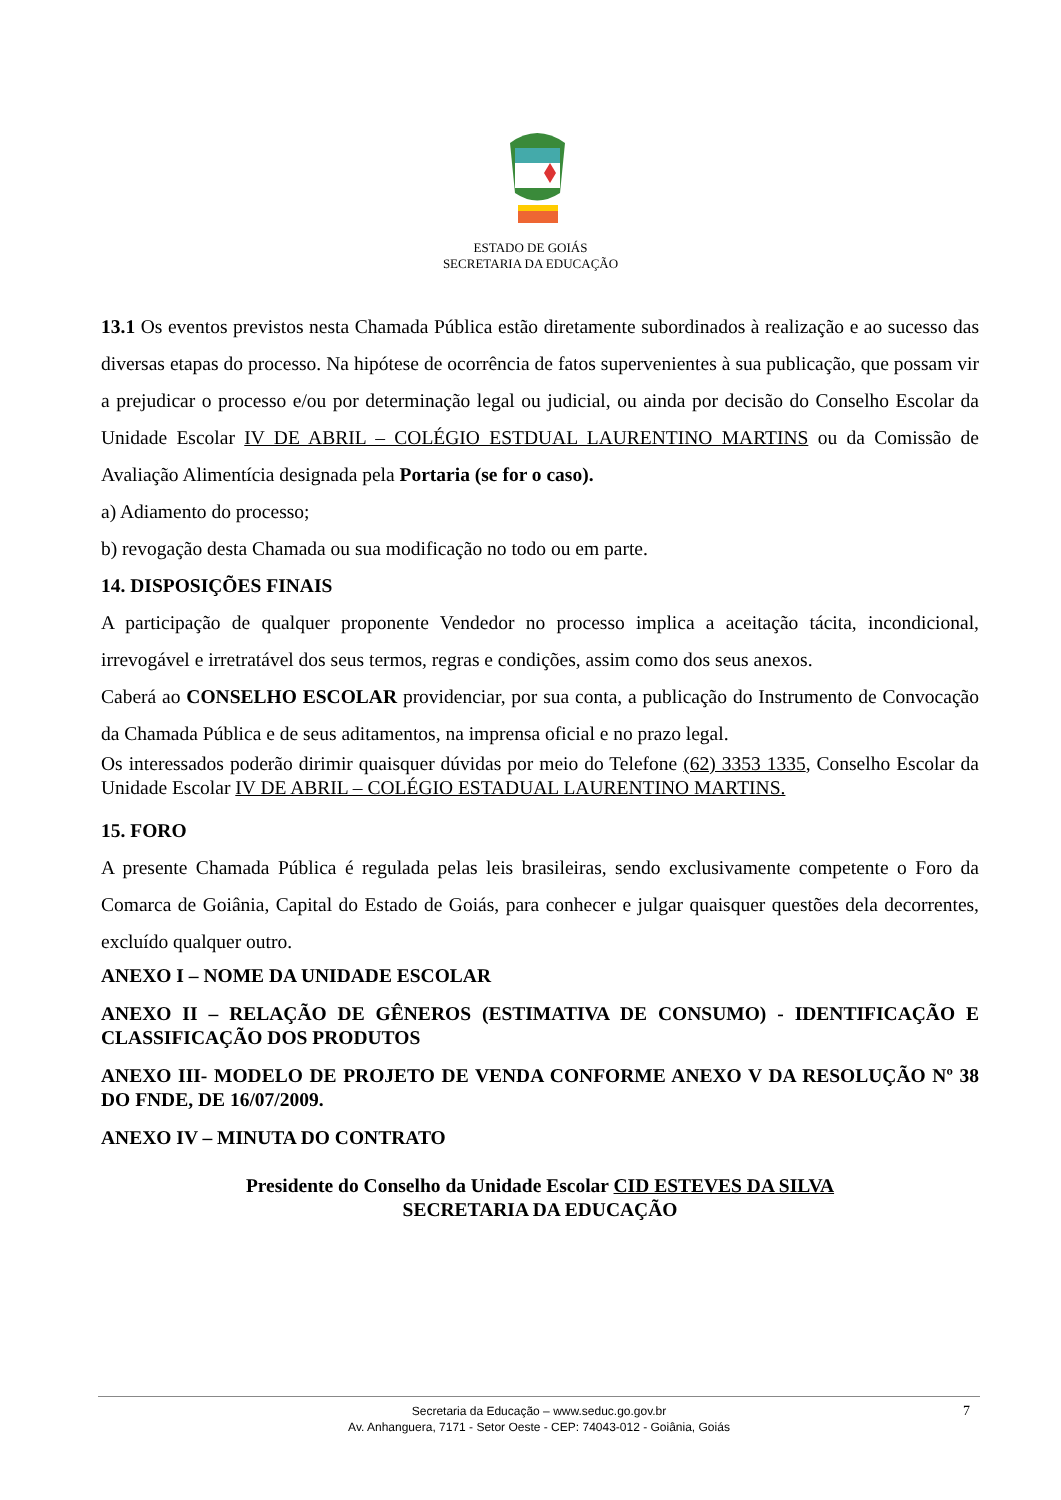ESTADO DE GOIÁS
SECRETARIA DA EDUCAÇÃO
13.1 Os eventos previstos nesta Chamada Pública estão diretamente subordinados à realização e ao sucesso das diversas etapas do processo. Na hipótese de ocorrência de fatos supervenientes à sua publicação, que possam vir a prejudicar o processo e/ou por determinação legal ou judicial, ou ainda por decisão do Conselho Escolar da Unidade Escolar IV DE ABRIL – COLÉGIO ESTDUAL LAURENTINO MARTINS ou da Comissão de Avaliação Alimentícia designada pela Portaria (se for o caso).
a) Adiamento do processo;
b) revogação desta Chamada ou sua modificação no todo ou em parte.
14. DISPOSIÇÕES FINAIS
A participação de qualquer proponente Vendedor no processo implica a aceitação tácita, incondicional, irrevogável e irretratável dos seus termos, regras e condições, assim como dos seus anexos.
Caberá ao CONSELHO ESCOLAR providenciar, por sua conta, a publicação do Instrumento de Convocação da Chamada Pública e de seus aditamentos, na imprensa oficial e no prazo legal.
Os interessados poderão dirimir quaisquer dúvidas por meio do Telefone (62) 3353 1335, Conselho Escolar da Unidade Escolar IV DE ABRIL – COLÉGIO ESTADUAL LAURENTINO MARTINS.
15. FORO
A presente Chamada Pública é regulada pelas leis brasileiras, sendo exclusivamente competente o Foro da Comarca de Goiânia, Capital do Estado de Goiás, para conhecer e julgar quaisquer questões dela decorrentes, excluído qualquer outro.
ANEXO I – NOME DA UNIDADE ESCOLAR
ANEXO II – RELAÇÃO DE GÊNEROS (ESTIMATIVA DE CONSUMO) - IDENTIFICAÇÃO E CLASSIFICAÇÃO DOS PRODUTOS
ANEXO III- MODELO DE PROJETO DE VENDA CONFORME ANEXO V DA RESOLUÇÃO Nº 38 DO FNDE, DE 16/07/2009.
ANEXO IV – MINUTA DO CONTRATO
Presidente do Conselho da Unidade Escolar CID ESTEVES DA SILVA
SECRETARIA DA EDUCAÇÃO
Secretaria da Educação – www.seduc.go.gov.br
Av. Anhanguera, 7171 - Setor Oeste - CEP: 74043-012 - Goiânia, Goiás
7